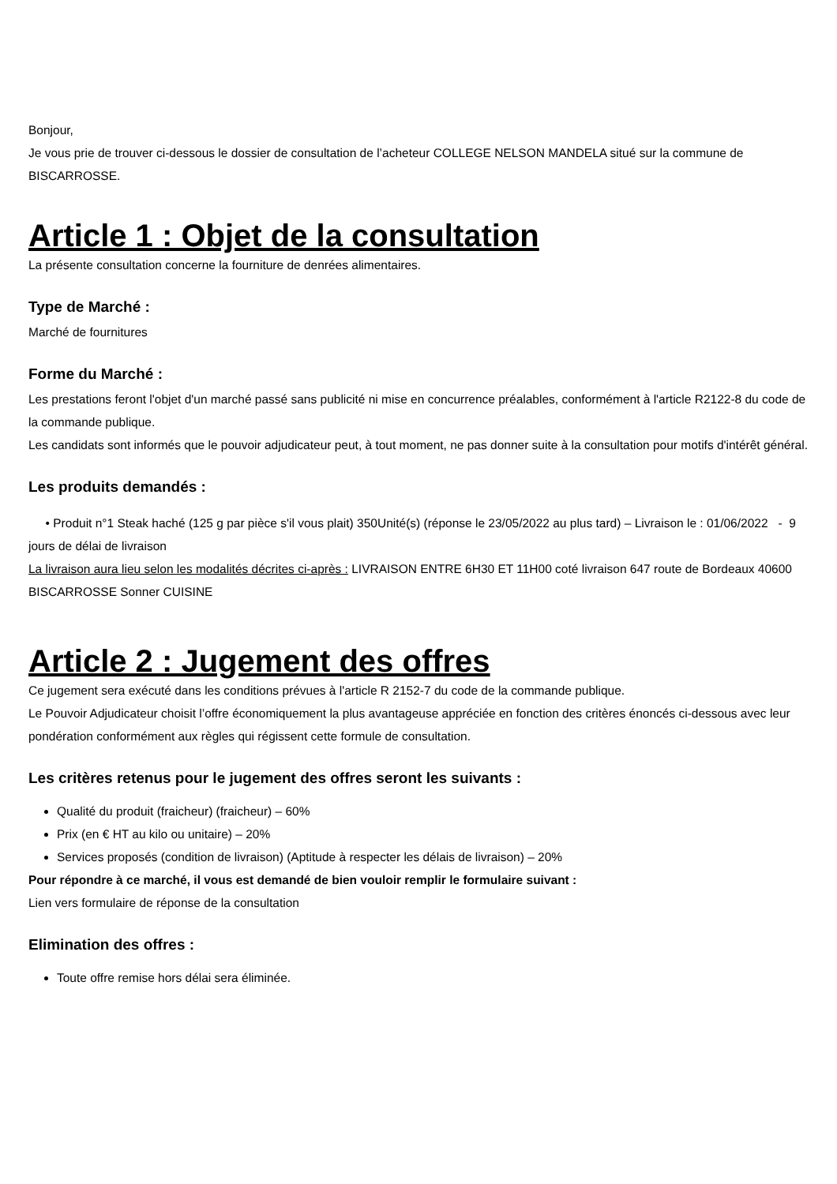Bonjour,
Je vous prie de trouver ci-dessous le dossier de consultation de l’acheteur COLLEGE NELSON MANDELA situé sur la commune de BISCARROSSE.
Article 1 : Objet de la consultation
La présente consultation concerne la fourniture de denrées alimentaires.
Type de Marché :
Marché de fournitures
Forme du Marché :
Les prestations feront l'objet d'un marché passé sans publicité ni mise en concurrence préalables, conformément à l'article R2122-8 du code de la commande publique.
Les candidats sont informés que le pouvoir adjudicateur peut, à tout moment, ne pas donner suite à la consultation pour motifs d'intérêt général.
Les produits demandés :
• Produit n°1 Steak haché (125 g par pièce s'il vous plait) 350Unité(s) (réponse le 23/05/2022 au plus tard) – Livraison le : 01/06/2022 - 9 jours de délai de livraison
La livraison aura lieu selon les modalités décrites ci-après : LIVRAISON ENTRE 6H30 ET 11H00 coté livraison 647 route de Bordeaux 40600 BISCARROSSE Sonner CUISINE
Article 2 : Jugement des offres
Ce jugement sera exécuté dans les conditions prévues à l'article R 2152-7 du code de la commande publique.
Le Pouvoir Adjudicateur choisit l’offre économiquement la plus avantageuse appréciée en fonction des critères énoncés ci-dessous avec leur pondération conformément aux règles qui régissent cette formule de consultation.
Les critères retenus pour le jugement des offres seront les suivants :
Qualité du produit (fraicheur) (fraicheur) – 60%
Prix (en € HT au kilo ou unitaire) – 20%
Services proposés (condition de livraison) (Aptitude à respecter les délais de livraison) – 20%
Pour répondre à ce marché, il vous est demandé de bien vouloir remplir le formulaire suivant :
Lien vers formulaire de réponse de la consultation
Elimination des offres :
Toute offre remise hors délai sera éliminée.